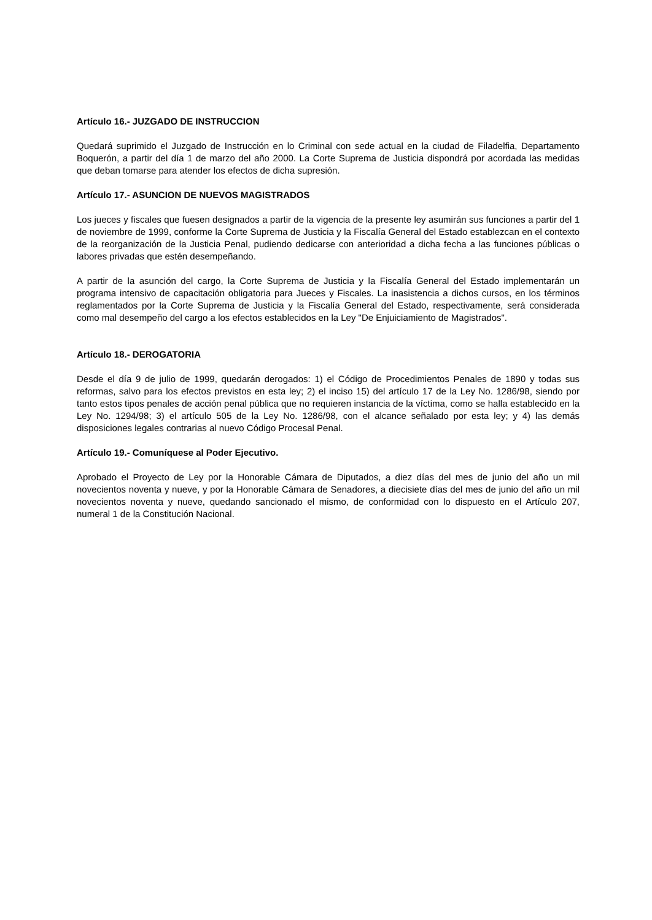Artículo 16.- JUZGADO DE INSTRUCCION
Quedará suprimido el Juzgado de Instrucción en lo Criminal con sede actual en la ciudad de Filadelfia, Departamento Boquerón, a partir del día 1 de marzo del año 2000. La Corte Suprema de Justicia dispondrá por acordada las medidas que deban tomarse para atender los efectos de dicha supresión.
Artículo 17.- ASUNCION DE NUEVOS MAGISTRADOS
Los jueces y fiscales que fuesen designados a partir de la vigencia de la presente ley asumirán sus funciones a partir del 1 de noviembre de 1999, conforme la Corte Suprema de Justicia y la Fiscalía General del Estado establezcan en el contexto de la reorganización de la Justicia Penal, pudiendo dedicarse con anterioridad a dicha fecha a las funciones públicas o labores privadas que estén desempeñando.
A partir de la asunción del cargo, la Corte Suprema de Justicia y la Fiscalía General del Estado implementarán un programa intensivo de capacitación obligatoria para Jueces y Fiscales. La inasistencia a dichos cursos, en los términos reglamentados por la Corte Suprema de Justicia y la Fiscalía General del Estado, respectivamente, será considerada como mal desempeño del cargo a los efectos establecidos en la Ley "De Enjuiciamiento de Magistrados".
Artículo 18.- DEROGATORIA
Desde el día 9 de julio de 1999, quedarán derogados: 1) el Código de Procedimientos Penales de 1890 y todas sus reformas, salvo para los efectos previstos en esta ley; 2) el inciso 15) del artículo 17 de la Ley No. 1286/98, siendo por tanto estos tipos penales de acción penal pública que no requieren instancia de la víctima, como se halla establecido en la Ley No. 1294/98; 3) el artículo 505 de la Ley No. 1286/98, con el alcance señalado por esta ley; y 4) las demás disposiciones legales contrarias al nuevo Código Procesal Penal.
Artículo 19.- Comuníquese al Poder Ejecutivo.
Aprobado el Proyecto de Ley por la Honorable Cámara de Diputados, a diez días del mes de junio del año un mil novecientos noventa y nueve, y por la Honorable Cámara de Senadores, a diecisiete días del mes de junio del año un mil novecientos noventa y nueve, quedando sancionado el mismo, de conformidad con lo dispuesto en el Artículo 207, numeral 1 de la Constitución Nacional.